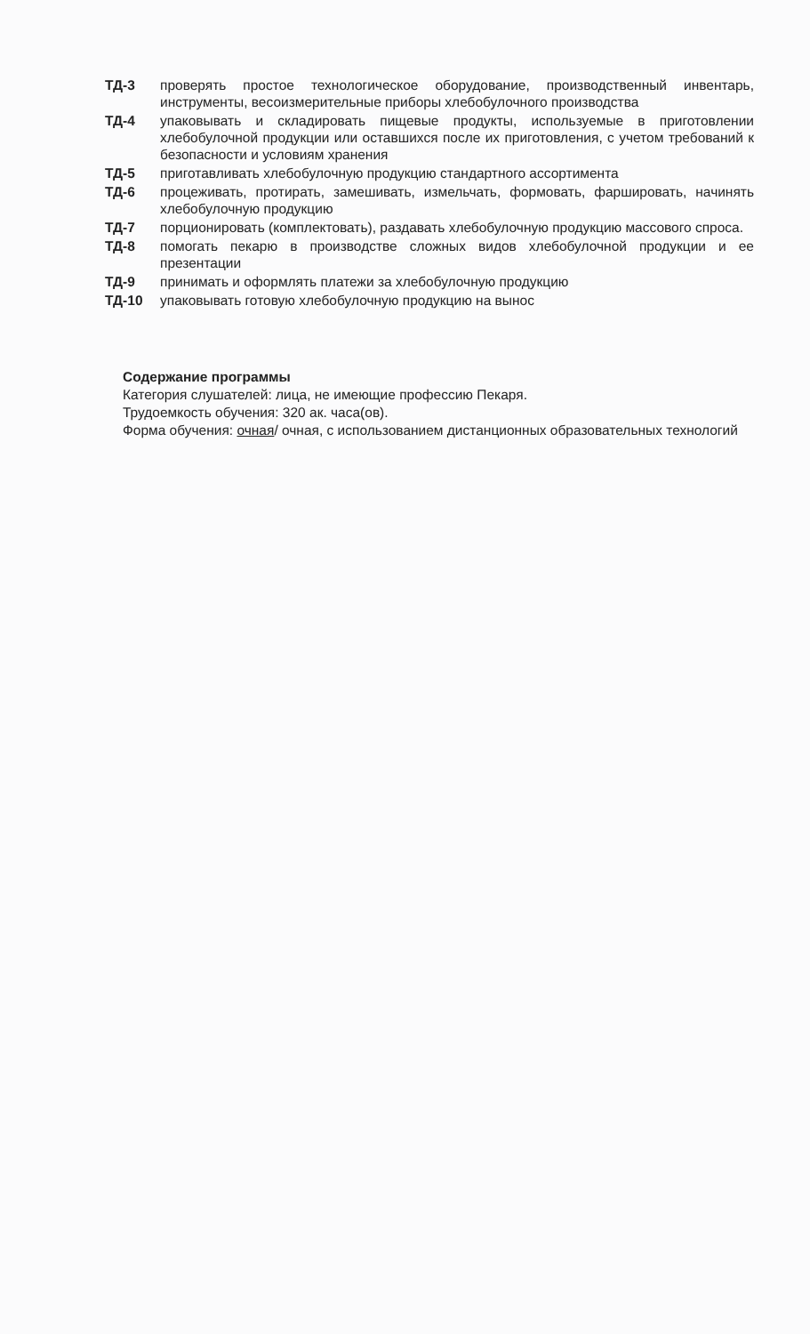ТД-3 проверять простое технологическое оборудование, производственный инвентарь, инструменты, весоизмерительные приборы хлебобулочного производства
ТД-4 упаковывать и складировать пищевые продукты, используемые в приготовлении хлебобулочной продукции или оставшихся после их приготовления, с учетом требований к безопасности и условиям хранения
ТД-5 приготавливать хлебобулочную продукцию стандартного ассортимента
ТД-6 процеживать, протирать, замешивать, измельчать, формовать, фаршировать, начинять хлебобулочную продукцию
ТД-7 порционировать (комплектовать), раздавать хлебобулочную продукцию массового спроса.
ТД-8 помогать пекарю в производстве сложных видов хлебобулочной продукции и ее презентации
ТД-9 принимать и оформлять платежи за хлебобулочную продукцию
ТД-10 упаковывать готовую хлебобулочную продукцию на вынос
Содержание программы
Категория слушателей: лица, не имеющие профессию Пекаря.
Трудоемкость обучения: 320 ак. часа(ов).
Форма обучения: очная/ очная, с использованием дистанционных образовательных технологий